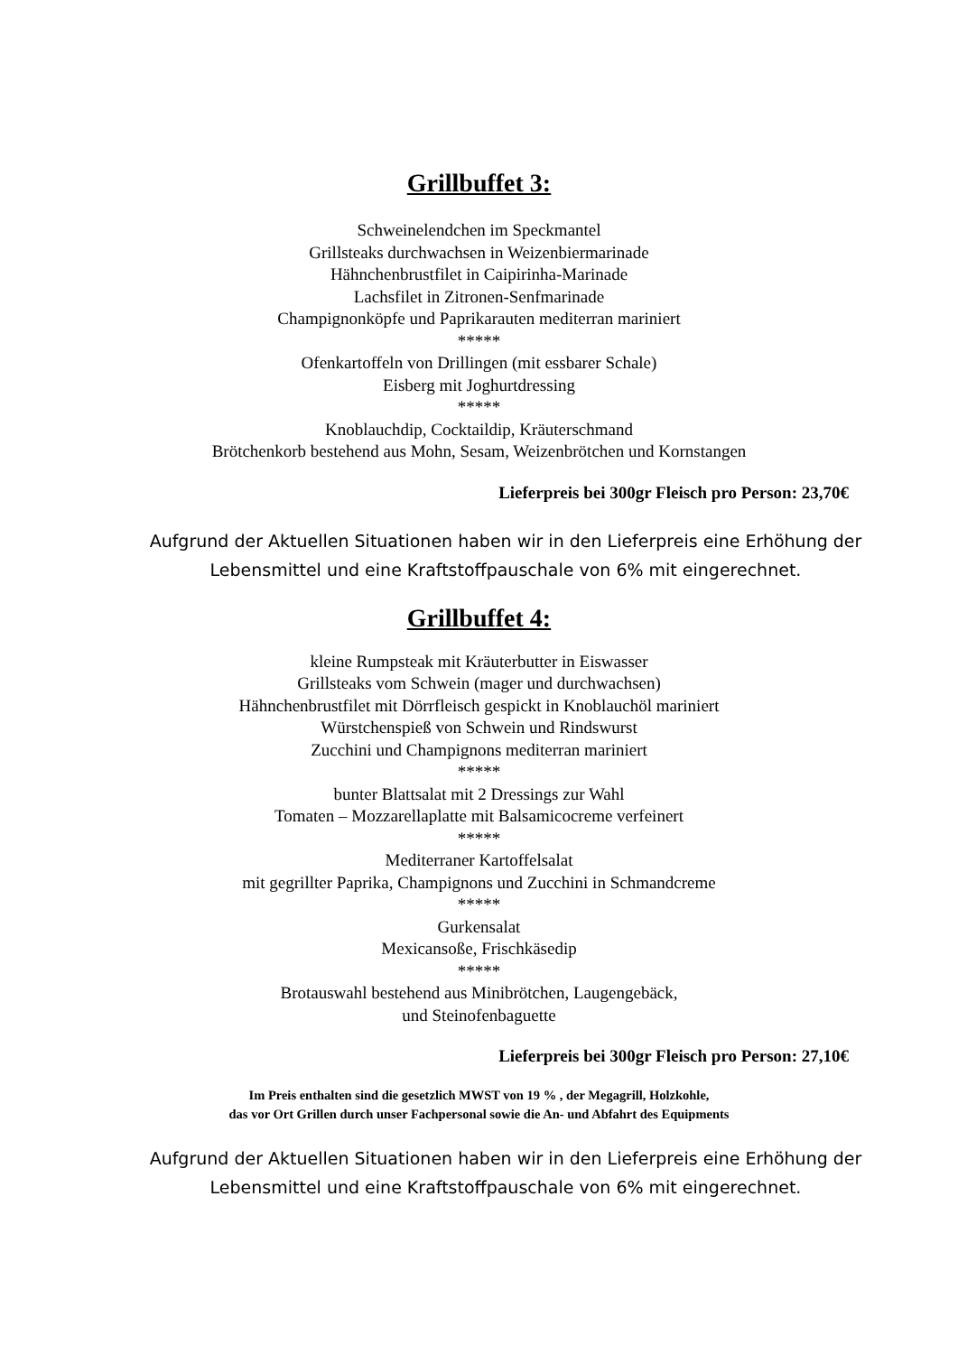Grillbuffet 3:
Schweinelendchen im Speckmantel
Grillsteaks durchwachsen in Weizenbiermarinade
Hähnchenbrustfilet in Caipirinha-Marinade
Lachsfilet in Zitronen-Senfmarinade
Champignonköpfe und Paprikarauten mediterran mariniert
*****
Ofenkartoffeln von Drillingen (mit essbarer Schale)
Eisberg mit Joghurtdressing
*****
Knoblauchdip, Cocktaildip, Kräuterschmand
Brötchenkorb bestehend aus Mohn, Sesam, Weizenbrötchen und Kornstangen
Lieferpreis bei 300gr Fleisch pro Person: 23,70€
Aufgrund der Aktuellen Situationen haben wir in den Lieferpreis eine Erhöhung der Lebensmittel und eine Kraftstoffpauschale von 6% mit eingerechnet.
Grillbuffet 4:
kleine Rumpsteak mit Kräuterbutter in Eiswasser
Grillsteaks vom Schwein (mager und durchwachsen)
Hähnchenbrustfilet mit Dörrfleisch gespickt in Knoblauchöl mariniert
Würstchenspieß von Schwein und Rindswurst
Zucchini und Champignons mediterran mariniert
*****
bunter Blattsalat mit 2 Dressings zur Wahl
Tomaten – Mozzarellaplatte mit Balsamicocreme verfeinert
*****
Mediterraner Kartoffelsalat
mit gegrillter Paprika, Champignons und Zucchini in Schmandcreme
*****
Gurkensalat
Mexicansoße, Frischkäsedip
*****
Brotauswahl bestehend aus Minibrötchen, Laugengebäck,
und Steinofenbaguette
Lieferpreis bei 300gr Fleisch pro Person: 27,10€
Im Preis enthalten sind die gesetzlich MWST von 19 % , der Megagrill, Holzkohle,
das vor Ort Grillen durch unser Fachpersonal sowie die An- und Abfahrt des Equipments
Aufgrund der Aktuellen Situationen haben wir in den Lieferpreis eine Erhöhung der Lebensmittel und eine Kraftstoffpauschale von 6% mit eingerechnet.